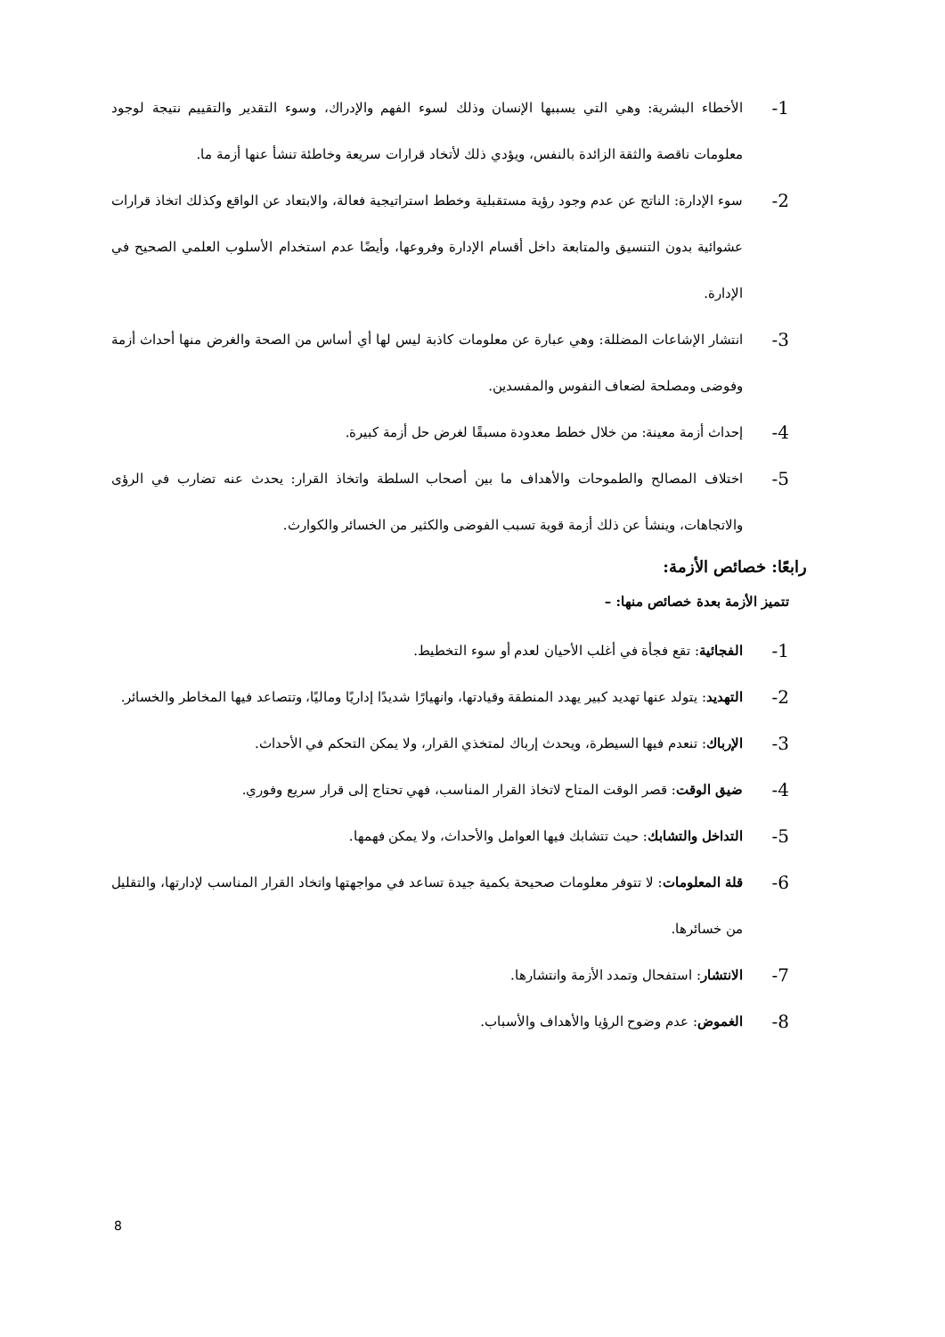1- الأخطاء البشرية: وهي التي يسببها الإنسان وذلك لسوء الفهم والإدراك، وسوء التقدير والتقييم نتيجة لوجود معلومات ناقصة والثقة الزائدة بالنفس، ويؤدي ذلك لأتخاد قرارات سريعة وخاطئة تنشأ عنها أزمة ما.
2- سوء الإدارة: الناتج عن عدم وجود رؤية مستقبلية وخطط استراتيجية فعالة، والابتعاد عن الواقع وكذلك اتخاذ قرارات عشوائية بدون التنسيق والمتابعة داخل أقسام الإدارة وفروعها، وأيضًا عدم استخدام الأسلوب العلمي الصحيح في الإدارة.
3- انتشار الإشاعات المضللة: وهي عبارة عن معلومات كاذبة ليس لها أي أساس من الصحة والغرض منها أحداث أزمة وفوضى ومصلحة لضعاف النفوس والمفسدين.
4- إحداث أزمة معينة: من خلال خطط معدودة مسبقًا لغرض حل أزمة كبيرة.
5- اختلاف المصالح والطموحات والأهداف ما بين أصحاب السلطة واتخاذ القرار: يحدث عنه تضارب في الرؤى والاتجاهات، وينشأ عن ذلك أزمة قوية تسبب الفوضى والكثير من الخسائر والكوارث.
رابعًا: خصائص الأزمة:
تتميز الأزمة بعدة خصائص منها: –
1- الفجائية: تقع فجأة في أغلب الأحيان لعدم أو سوء التخطيط.
2- التهديد: يتولد عنها تهديد كبير يهدد المنطقة وقيادتها، وانهيارًا شديدًا إداريًا وماليًا، وتتصاعد فيها المخاطر والخسائر.
3- الإرباك: تنعدم فيها السيطرة، ويحدث إرباك لمتخذي القرار، ولا يمكن التحكم في الأحداث.
4- ضيق الوقت: قصر الوقت المتاح لاتخاذ القرار المناسب، فهي تحتاج إلى قرار سريع وفوري.
5- التداخل والتشابك: حيث تتشابك فيها العوامل والأحداث، ولا يمكن فهمها.
6- قلة المعلومات: لا تتوفر معلومات صحيحة بكمية جيدة تساعد في مواجهتها واتخاد القرار المناسب لإدارتها، والتقليل من خسائرها.
7- الانتشار: استفحال وتمدد الأزمة وانتشارها.
8- الغموض: عدم وضوح الرؤيا والأهداف والأسباب.
8